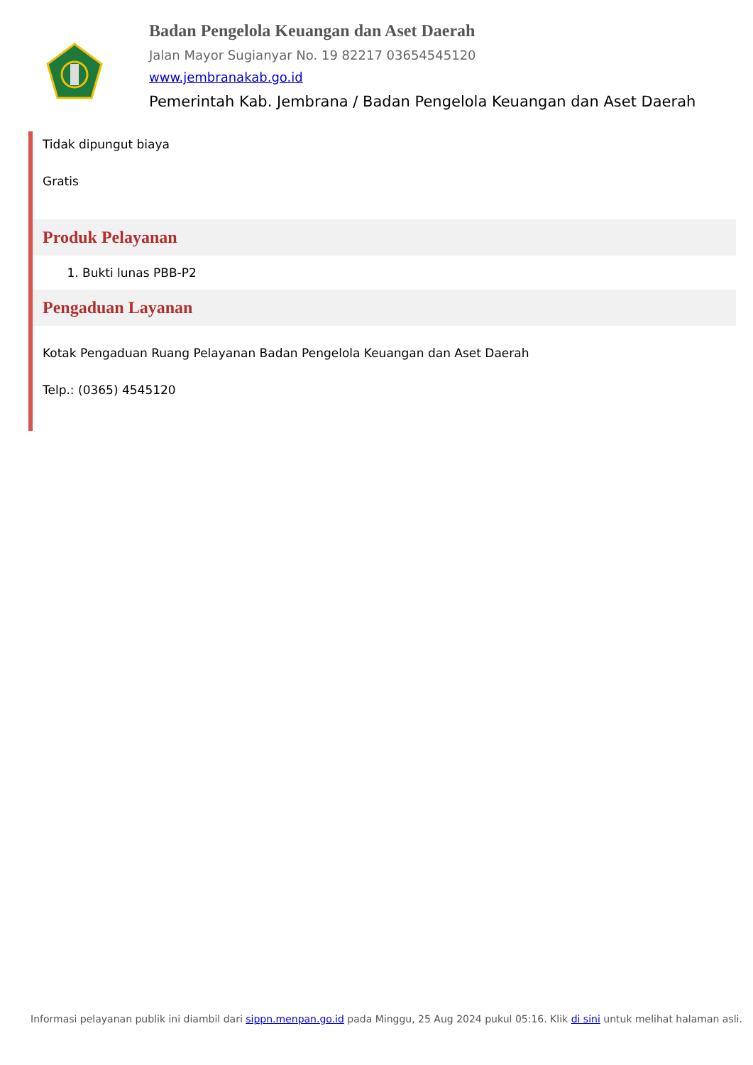Badan Pengelola Keuangan dan Aset Daerah
Jalan Mayor Sugianyar No. 19 82217 03654545120
www.jembranakab.go.id
Pemerintah Kab. Jembrana / Badan Pengelola Keuangan dan Aset Daerah
Tidak dipungut biaya
Gratis
Produk Pelayanan
1. Bukti lunas PBB-P2
Pengaduan Layanan
Kotak Pengaduan Ruang Pelayanan Badan Pengelola Keuangan dan Aset Daerah
Telp.: (0365) 4545120
Informasi pelayanan publik ini diambil dari sippn.menpan.go.id pada Minggu, 25 Aug 2024 pukul 05:16. Klik di sini untuk melihat halaman asli.